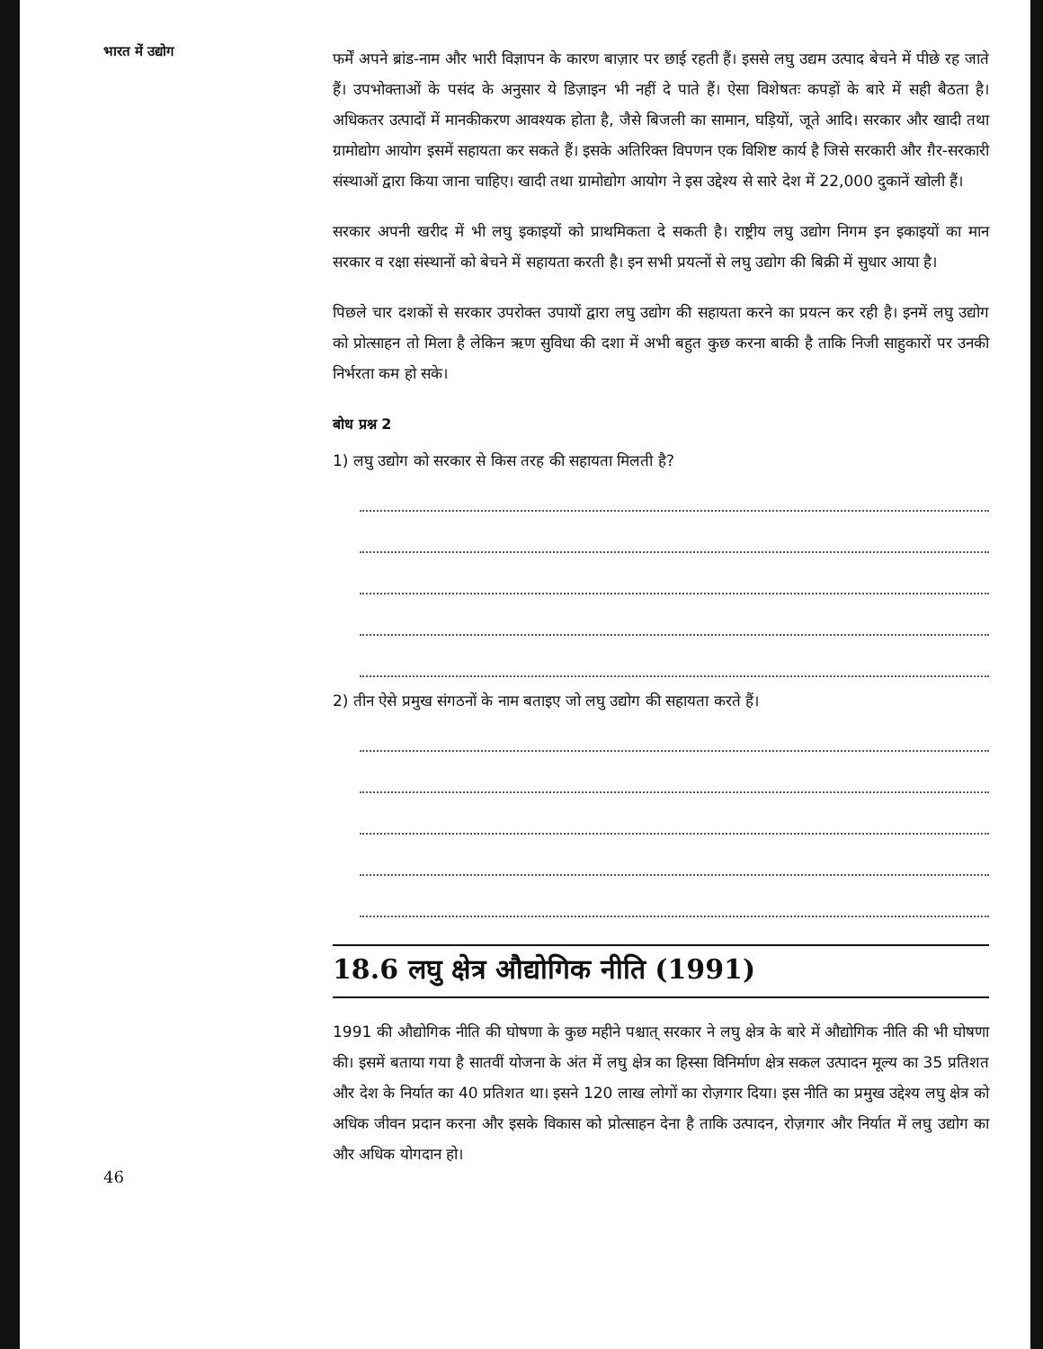भारत में उद्योग
46
फर्में अपने ब्रांड-नाम और भारी विज्ञापन के कारण बाज़ार पर छाई रहती हैं। इससे लघु उद्यम उत्पाद बेचने में पीछे रह जाते हैं। उपभोक्ताओं के पसंद के अनुसार ये डिज़ाइन भी नहीं दे पाते हैं। ऐसा विशेषतः कपड़ों के बारे में सही बैठता है। अधिकतर उत्पादों में मानकीकरण आवश्यक होता है, जैसे बिजली का सामान, घड़ियों, जूते आदि। सरकार और खादी तथा ग्रामोद्योग आयोग इसमें सहायता कर सकते हैं। इसके अतिरिक्त विपणन एक विशिष्ट कार्य है जिसे सरकारी और ग़ैर-सरकारी संस्थाओं द्वारा किया जाना चाहिए। खादी तथा ग्रामोद्योग आयोग ने इस उद्देश्य से सारे देश में 22,000 दुकानें खोली हैं।
सरकार अपनी खरीद में भी लघु इकाइयों को प्राथमिकता दे सकती है। राष्ट्रीय लघु उद्योग निगम इन इकाइयों का मान सरकार व रक्षा संस्थानों को बेचने में सहायता करती है। इन सभी प्रयत्नों से लघु उद्योग की बिक्री में सुधार आया है।
पिछले चार दशकों से सरकार उपरोक्त उपायों द्वारा लघु उद्योग की सहायता करने का प्रयत्न कर रही है। इनमें लघु उद्योग को प्रोत्साहन तो मिला है लेकिन ऋण सुविधा की दशा में अभी बहुत कुछ करना बाकी है ताकि निजी साहुकारों पर उनकी निर्भरता कम हो सके।
बोध प्रश्न 2
1) लघु उद्योग को सरकार से किस तरह की सहायता मिलती है?
2) तीन ऐसे प्रमुख संगठनों के नाम बताइए जो लघु उद्योग की सहायता करते हैं।
18.6 लघु क्षेत्र औद्योगिक नीति (1991)
1991 की औद्योगिक नीति की घोषणा के कुछ महीने पश्चात् सरकार ने लघु क्षेत्र के बारे में औद्योगिक नीति की भी घोषणा की। इसमें बताया गया है सातवीं योजना के अंत में लघु क्षेत्र का हिस्सा विनिर्माण क्षेत्र सकल उत्पादन मूल्य का 35 प्रतिशत और देश के निर्यात का 40 प्रतिशत था। इसने 120 लाख लोगों का रोज़गार दिया। इस नीति का प्रमुख उद्देश्य लघु क्षेत्र को अधिक जीवन प्रदान करना और इसके विकास को प्रोत्साहन देना है ताकि उत्पादन, रोज़गार और निर्यात में लघु उद्योग का और अधिक योगदान हो।